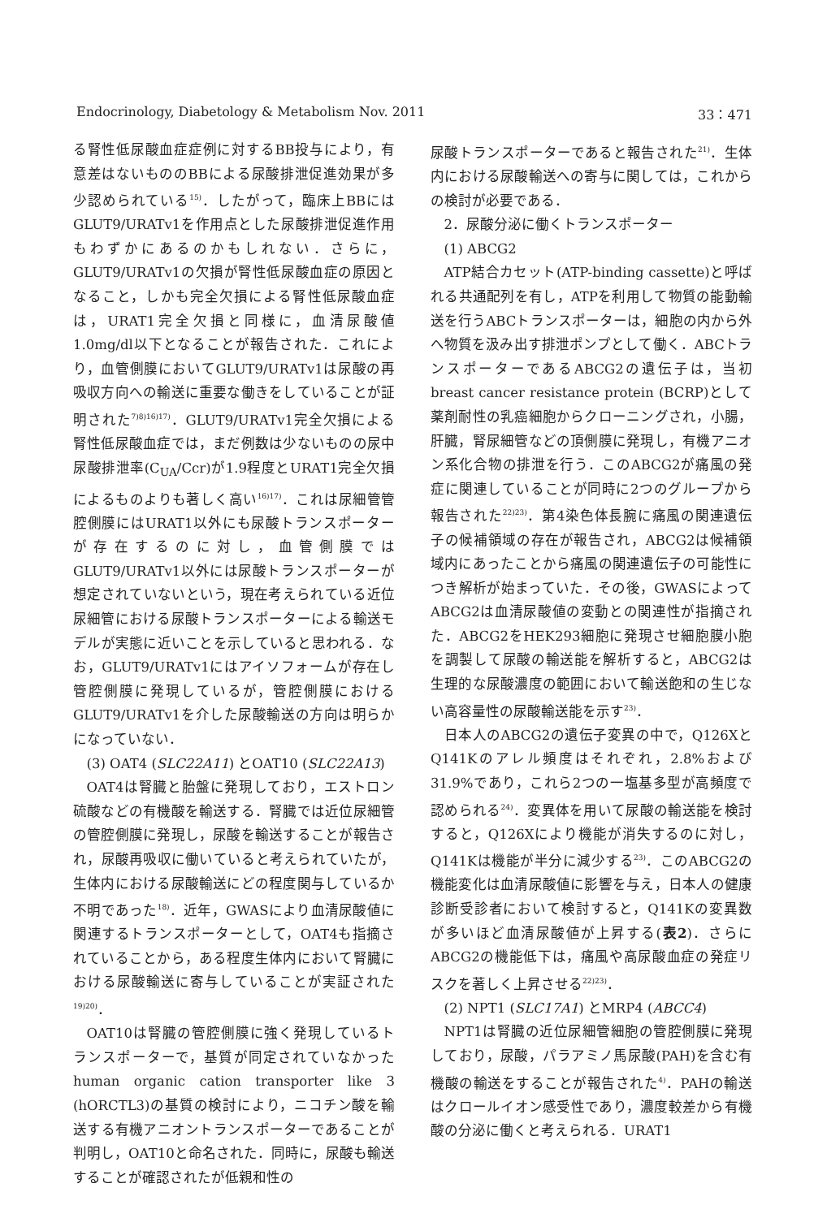Endocrinology, Diabetology & Metabolism Nov. 2011 33：471
る腎性低尿酸血症症例に対するBB投与により，有意差はないもののBBによる尿酸排泄促進効果が多少認められている<sup>15)</sup>．したがって，臨床上BBにはGLUT9/URATv1を作用点とした尿酸排泄促進作用もわずかにあるのかもしれない．さらに，GLUT9/URATv1の欠損が腎性低尿酸血症の原因となること，しかも完全欠損による腎性低尿酸血症は，URAT1完全欠損と同様に，血清尿酸値1.0mg/dl以下となることが報告された．これにより，血管側膜においてGLUT9/URATv1は尿酸の再吸収方向への輸送に重要な働きをしていることが証明された<sup>7)8)16)17)</sup>．GLUT9/URATv1完全欠損による腎性低尿酸血症では，まだ例数は少ないものの尿中尿酸排泄率(C<sub>UA</sub>/Ccr)が1.9程度とURAT1完全欠損によるものよりも著しく高い<sup>16)17)</sup>．これは尿細管管腔側膜にはURAT1以外にも尿酸トランスポーターが存在するのに対し，血管側膜ではGLUT9/URATv1以外には尿酸トランスポーターが想定されていないという，現在考えられている近位尿細管における尿酸トランスポーターによる輸送モデルが実態に近いことを示していると思われる．なお，GLUT9/URATv1にはアイソフォームが存在し管腔側膜に発現しているが，管腔側膜におけるGLUT9/URATv1を介した尿酸輸送の方向は明らかになっていない．
(3) OAT4 (SLC22A11) とOAT10 (SLC22A13)
OAT4は腎臓と胎盤に発現しており，エストロン硫酸などの有機酸を輸送する．腎臓では近位尿細管の管腔側膜に発現し，尿酸を輸送することが報告され，尿酸再吸収に働いていると考えられていたが，生体内における尿酸輸送にどの程度関与しているか不明であった<sup>18)</sup>．近年，GWASにより血清尿酸値に関連するトランスポーターとして，OAT4も指摘されていることから，ある程度生体内において腎臓における尿酸輸送に寄与していることが実証された<sup>19)20)</sup>．
OAT10は腎臓の管腔側膜に強く発現しているトランスポーターで，基質が同定されていなかったhuman organic cation transporter like 3 (hORCTL3)の基質の検討により，ニコチン酸を輸送する有機アニオントランスポーターであることが判明し，OAT10と命名された．同時に，尿酸も輸送することが確認されたが低親和性の
尿酸トランスポーターであると報告された<sup>21)</sup>．生体内における尿酸輸送への寄与に関しては，これからの検討が必要である．
2．尿酸分泌に働くトランスポーター
(1) ABCG2
ATP結合カセット(ATP-binding cassette)と呼ばれる共通配列を有し，ATPを利用して物質の能動輸送を行うABCトランスポーターは，細胞の内から外へ物質を汲み出す排泄ポンプとして働く．ABCトランスポーターであるABCG2の遺伝子は，当初breast cancer resistance protein (BCRP)として薬剤耐性の乳癌細胞からクローニングされ，小腸，肝臓，腎尿細管などの頂側膜に発現し，有機アニオン系化合物の排泄を行う．このABCG2が痛風の発症に関連していることが同時に2つのグループから報告された<sup>22)23)</sup>．第4染色体長腕に痛風の関連遺伝子の候補領域の存在が報告され，ABCG2は候補領域内にあったことから痛風の関連遺伝子の可能性につき解析が始まっていた．その後，GWASによってABCG2は血清尿酸値の変動との関連性が指摘された．ABCG2をHEK293細胞に発現させ細胞膜小胞を調製して尿酸の輸送能を解析すると，ABCG2は生理的な尿酸濃度の範囲において輸送飽和の生じない高容量性の尿酸輸送能を示す<sup>23)</sup>．
日本人のABCG2の遺伝子変異の中で，Q126XとQ141Kのアレル頻度はそれぞれ，2.8%および31.9%であり，これら2つの一塩基多型が高頻度で認められる<sup>24)</sup>．変異体を用いて尿酸の輸送能を検討すると，Q126Xにより機能が消失するのに対し，Q141Kは機能が半分に減少する<sup>23)</sup>．このABCG2の機能変化は血清尿酸値に影響を与え，日本人の健康診断受診者において検討すると，Q141Kの変異数が多いほど血清尿酸値が上昇する(表2)．さらにABCG2の機能低下は，痛風や高尿酸血症の発症リスクを著しく上昇させる<sup>22)23)</sup>．
(2) NPT1 (SLC17A1) とMRP4 (ABCC4)
NPT1は腎臓の近位尿細管細胞の管腔側膜に発現しており，尿酸，パラアミノ馬尿酸(PAH)を含む有機酸の輸送をすることが報告された<sup>4)</sup>．PAHの輸送はクロールイオン感受性であり，濃度較差から有機酸の分泌に働くと考えられる．URAT1